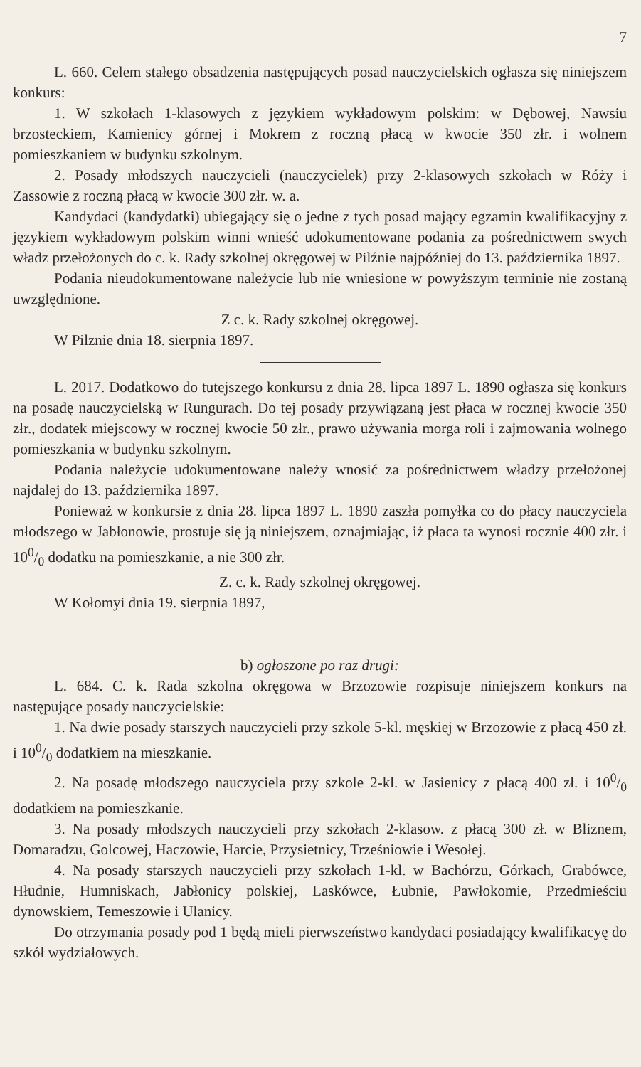7
L. 660. Celem stałego obsadzenia następujących posad nauczycielskich ogłasza się niniejszem konkurs:
1. W szkołach 1-klasowych z językiem wykładowym polskim: w Dębowej, Nawsiu brzosteckiem, Kamienicy górnej i Mokrem z roczną płacą w kwocie 350 złr. i wolnem pomieszkaniem w budynku szkolnym.
2. Posady młodszych nauczycieli (nauczycielek) przy 2-klasowych szkołach w Róży i Zassowie z roczną płacą w kwocie 300 złr. w. a.
Kandydaci (kandydatki) ubiegający się o jedne z tych posad mający egzamin kwalifikacyjny z językiem wykładowym polskim winni wnieść udokumentowane podania za pośrednictwem swych władz przełożonych do c. k. Rady szkolnej okręgowej w Pilźnie najpóźniej do 13. października 1897.
Podania nieudokumentowane należycie lub nie wniesione w powyższym terminie nie zostaną uwzględnione.
Z c. k. Rady szkolnej okręgowej.
W Pilznie dnia 18. sierpnia 1897.
L. 2017. Dodatkowo do tutejszego konkursu z dnia 28. lipca 1897 L. 1890 ogłasza się konkurs na posadę nauczycielską w Rungurach. Do tej posady przywiązaną jest płaca w rocznej kwocie 350 złr., dodatek miejscowy w rocznej kwocie 50 złr., prawo używania morga roli i zajmowania wolnego pomieszkania w budynku szkolnym.
Podania należycie udokumentowane należy wnosić za pośrednictwem władzy przełożonej najdalej do 13. października 1897.
Ponieważ w konkursie z dnia 28. lipca 1897 L. 1890 zaszła pomyłka co do płacy nauczyciela młodszego w Jabłonowie, prostuje się ją niniejszem, oznajmiając, iż płaca ta wynosi rocznie 400 złr. i 100/0 dodatku na pomieszkanie, a nie 300 złr.
Z. c. k. Rady szkolnej okręgowej.
W Kołomyi dnia 19. sierpnia 1897,
b) ogłoszone po raz drugi:
L. 684. C. k. Rada szkolna okręgowa w Brzozowie rozpisuje niniejszem konkurs na następujące posady nauczycielskie:
1. Na dwie posady starszych nauczycieli przy szkole 5-kl. męskiej w Brzozowie z płacą 450 zł. i 100/0 dodatkiem na mieszkanie.
2. Na posadę młodszego nauczyciela przy szkole 2-kl. w Jasienicy z płacą 400 zł. i 100/0 dodatkiem na pomieszkanie.
3. Na posady młodszych nauczycieli przy szkołach 2-klasow. z płacą 300 zł. w Bliznem, Domaradzu, Golcowej, Haczowie, Harcie, Przysietnicy, Trześniowie i Wesołej.
4. Na posady starszych nauczycieli przy szkołach 1-kl. w Bachórzu, Górkach, Grabówce, Hłudnie, Humniskach, Jabłonicy polskiej, Laskówce, Łubnie, Pawłokomie, Przedmieściu dynowskiem, Temeszowie i Ulanicy.
Do otrzymania posady pod 1 będą mieli pierwszeństwo kandydaci posiadający kwalifikacyę do szkół wydziałowych.